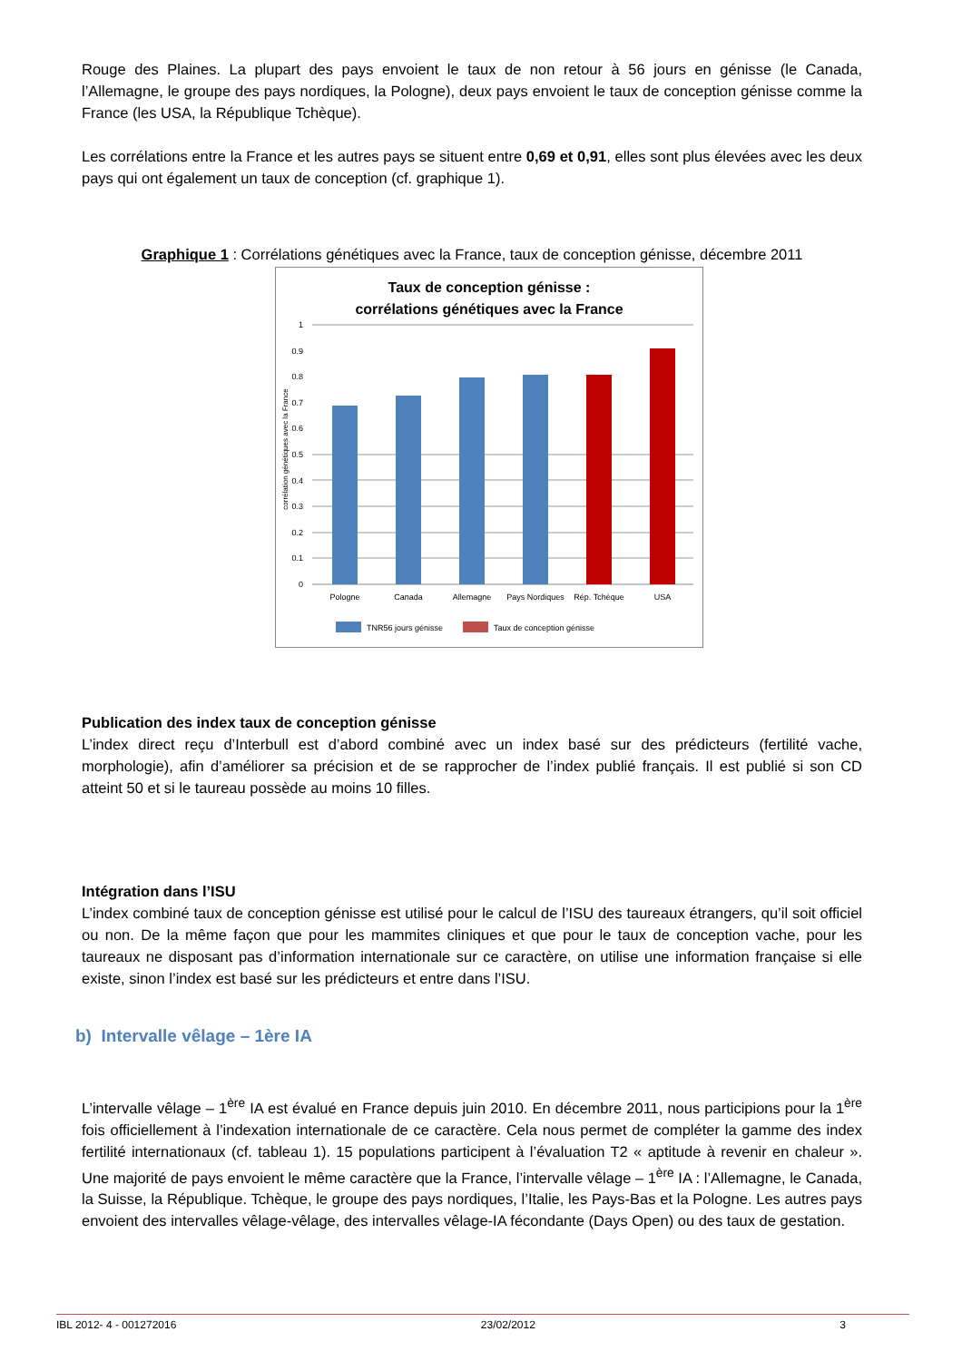Rouge des Plaines. La plupart des pays envoient le taux de non retour à 56 jours en génisse (le Canada, l’Allemagne, le groupe des pays nordiques, la Pologne), deux pays envoient le taux de conception génisse comme la France (les USA, la République Tchèque).
Les corrélations entre la France et les autres pays se situent entre 0,69 et 0,91, elles sont plus élevées avec les deux pays qui ont également un taux de conception (cf. graphique 1).
Graphique 1 : Corrélations génétiques avec la France, taux de conception génisse, décembre 2011
Taux de conception génisse :
corrélations génétiques avec la France
1
0.9
0.8
0.7
0.6
0.5
0.4
0.3
0.2
0.1
0
corrélation génétiques avec la France
Pologne
Canada
Allemagne
Pays Nordiques
Rép. Tchèque
USA
TNR56 jours génisse
Taux de conception génisse
Publication des index taux de conception génisse
L’index direct reçu d’Interbull est d’abord combiné avec un index basé sur des prédicteurs (fertilité vache, morphologie), afin d’améliorer sa précision et de se rapprocher de l’index publié français. Il est publié si son CD atteint 50 et si le taureau possède au moins 10 filles.
Intégration dans l’ISU
L’index combiné taux de conception génisse est utilisé pour le calcul de l’ISU des taureaux étrangers, qu’il soit officiel ou non. De la même façon que pour les mammites cliniques et que pour le taux de conception vache, pour les taureaux ne disposant pas d’information internationale sur ce caractère, on utilise une information française si elle existe, sinon l’index est basé sur les prédicteurs et entre dans l’ISU.
b) Intervalle vêlage – 1ère IA
L’intervalle vêlage – 1<sup>ère</sup> IA est évalué en France depuis juin 2010. En décembre 2011, nous participions pour la 1<sup>ère</sup> fois officiellement à l’indexation internationale de ce caractère. Cela nous permet de compléter la gamme des index fertilité internationaux (cf. tableau 1). 15 populations participent à l’évaluation T2 « aptitude à revenir en chaleur ». Une majorité de pays envoient le même caractère que la France, l’intervalle vêlage – 1<sup>ère</sup> IA : l’Allemagne, le Canada, la Suisse, la République. Tchèque, le groupe des pays nordiques, l’Italie, les Pays-Bas et la Pologne. Les autres pays envoient des intervalles vêlage-vêlage, des intervalles vêlage-IA fécondante (Days Open) ou des taux de gestation.
IBL 2012- 4 - 001272016 23/02/2012 3